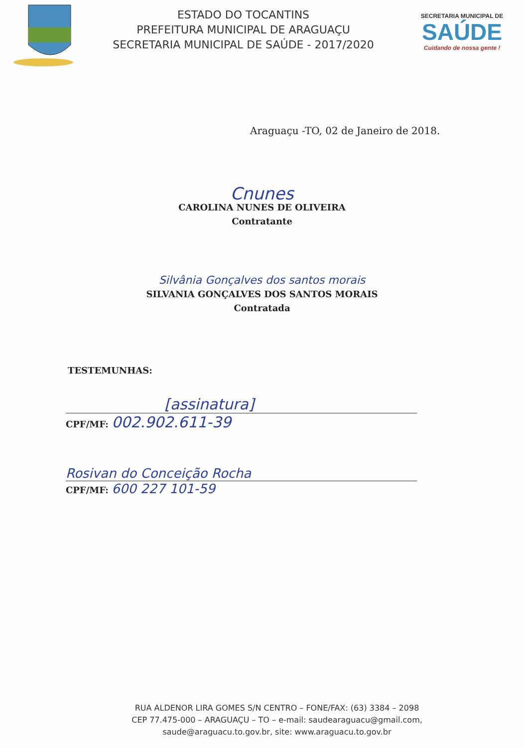ESTADO DO TOCANTINS
PREFEITURA MUNICIPAL DE ARAGUAÇU
SECRETARIA MUNICIPAL DE SAÚDE - 2017/2020
SECRETARIA MUNICIPAL DE
SAÚDE
Cuidando de nossa gente !
Araguaçu -TO, 02 de Janeiro de 2018.
Cnunes
CAROLINA NUNES DE OLIVEIRA
Contratante
Silvânia Gonçalves dos santos morais
SILVANIA GONÇALVES DOS SANTOS MORAIS
Contratada
TESTEMUNHAS:
[assinatura]
CPF/MF: 002.902.611-39
Rosivan do Conceição Rocha
CPF/MF: 600 227 101-59
RUA ALDENOR LIRA GOMES S/N CENTRO – FONE/FAX: (63) 3384 – 2098
CEP 77.475-000 – ARAGUAÇU – TO – e-mail: saudearaguacu@gmail.com,
saude@araguacu.to.gov.br, site: www.araguacu.to.gov.br